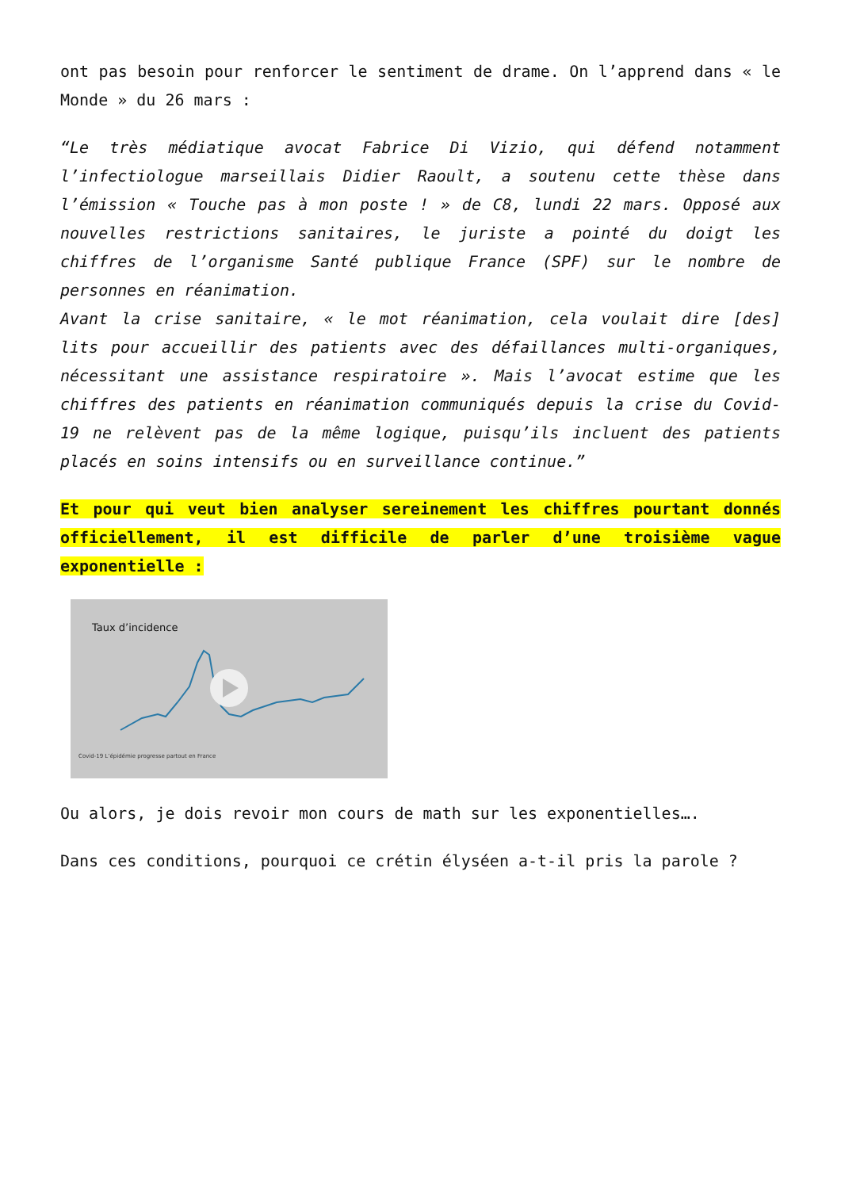ont pas besoin pour renforcer le sentiment de drame. On l’apprend dans « le Monde » du 26 mars :
“Le très médiatique avocat Fabrice Di Vizio, qui défend notamment l’infectiologue marseillais Didier Raoult, a soutenu cette thèse dans l’émission « Touche pas à mon poste ! » de C8, lundi 22 mars. Opposé aux nouvelles restrictions sanitaires, le juriste a pointé du doigt les chiffres de l’organisme Santé publique France (SPF) sur le nombre de personnes en réanimation.
Avant la crise sanitaire, « le mot réanimation, cela voulait dire [des] lits pour accueillir des patients avec des défaillances multi-organiques, nécessitant une assistance respiratoire ». Mais l’avocat estime que les chiffres des patients en réanimation communiqués depuis la crise du Covid-19 ne relèvent pas de la même logique, puisqu’ils incluent des patients placés en soins intensifs ou en surveillance continue.”
Et pour qui veut bien analyser sereinement les chiffres pourtant donnés officiellement, il est difficile de parler d’une troisième vague exponentielle :
Taux d’incidence
Covid-19 L’épidémie progresse partout en France
Ou alors, je dois revoir mon cours de math sur les exponentielles….
Dans ces conditions, pourquoi ce crétin élyséen a-t-il pris la parole ?